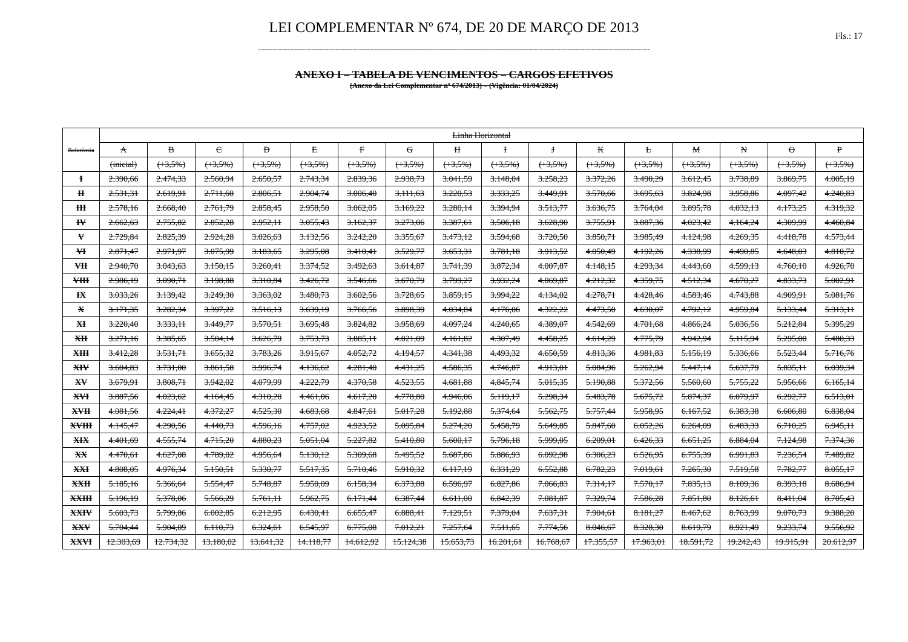LEI COMPLEMENTAR Nº 674, DE 20 DE MARÇO DE 2013
Fls.: 17
------------------------------------------------------------------------------------------------------------------------------------------------------------------
ANEXO I – TABELA DE VENCIMENTOS – CARGOS EFETIVOS
(Anexo da Lei Complementar nº 674/2013) – (Vigência: 01/04/2024)
| Referência | Linha Horizontal | | | | | | | | | | | | | | | |
| --- | --- | --- | --- | --- | --- | --- | --- | --- | --- | --- | --- | --- | --- | --- | --- | --- |
| | A | B | C | D | E | F | G | H | I | J | K | L | M | N | O | P |
| | (inicial) | (+3,5%) | (+3,5%) | (+3,5%) | (+3,5%) | (+3,5%) | (+3,5%) | (+3,5%) | (+3,5%) | (+3,5%) | (+3,5%) | (+3,5%) | (+3,5%) | (+3,5%) | (+3,5%) | (+3,5%) |
| I | 2.390,66 | 2.474,33 | 2.560,94 | 2.650,57 | 2.743,34 | 2.839,36 | 2.938,73 | 3.041,59 | 3.148,04 | 3.258,23 | 3.372,26 | 3.490,29 | 3.612,45 | 3.738,89 | 3.869,75 | 4.005,19 |
| II | 2.531,31 | 2.619,91 | 2.711,60 | 2.806,51 | 2.904,74 | 3.006,40 | 3.111,63 | 3.220,53 | 3.333,25 | 3.449,91 | 3.570,66 | 3.695,63 | 3.824,98 | 3.958,86 | 4.097,42 | 4.240,83 |
| III | 2.578,16 | 2.668,40 | 2.761,79 | 2.858,45 | 2.958,50 | 3.062,05 | 3.169,22 | 3.280,14 | 3.394,94 | 3.513,77 | 3.636,75 | 3.764,04 | 3.895,78 | 4.032,13 | 4.173,25 | 4.319,32 |
| IV | 2.662,63 | 2.755,82 | 2.852,28 | 2.952,11 | 3.055,43 | 3.162,37 | 3.273,06 | 3.387,61 | 3.506,18 | 3.628,90 | 3.755,91 | 3.887,36 | 4.023,42 | 4.164,24 | 4.309,99 | 4.460,84 |
| V | 2.729,84 | 2.825,39 | 2.924,28 | 3.026,63 | 3.132,56 | 3.242,20 | 3.355,67 | 3.473,12 | 3.594,68 | 3.720,50 | 3.850,71 | 3.985,49 | 4.124,98 | 4.269,35 | 4.418,78 | 4.573,44 |
| VI | 2.871,47 | 2.971,97 | 3.075,99 | 3.183,65 | 3.295,08 | 3.410,41 | 3.529,77 | 3.653,31 | 3.781,18 | 3.913,52 | 4.050,49 | 4.192,26 | 4.338,99 | 4.490,85 | 4.648,03 | 4.810,72 |
| VII | 2.940,70 | 3.043,63 | 3.150,15 | 3.260,41 | 3.374,52 | 3.492,63 | 3.614,87 | 3.741,39 | 3.872,34 | 4.007,87 | 4.148,15 | 4.293,34 | 4.443,60 | 4.599,13 | 4.760,10 | 4.926,70 |
| VIII | 2.986,19 | 3.090,71 | 3.198,88 | 3.310,84 | 3.426,72 | 3.546,66 | 3.670,79 | 3.799,27 | 3.932,24 | 4.069,87 | 4.212,32 | 4.359,75 | 4.512,34 | 4.670,27 | 4.833,73 | 5.002,91 |
| IX | 3.033,26 | 3.139,42 | 3.249,30 | 3.363,02 | 3.480,73 | 3.602,56 | 3.728,65 | 3.859,15 | 3.994,22 | 4.134,02 | 4.278,71 | 4.428,46 | 4.583,46 | 4.743,88 | 4.909,91 | 5.081,76 |
| X | 3.171,35 | 3.282,34 | 3.397,22 | 3.516,13 | 3.639,19 | 3.766,56 | 3.898,39 | 4.034,84 | 4.176,06 | 4.322,22 | 4.473,50 | 4.630,07 | 4.792,12 | 4.959,84 | 5.133,44 | 5.313,11 |
| XI | 3.220,40 | 3.333,11 | 3.449,77 | 3.570,51 | 3.695,48 | 3.824,82 | 3.958,69 | 4.097,24 | 4.240,65 | 4.389,07 | 4.542,69 | 4.701,68 | 4.866,24 | 5.036,56 | 5.212,84 | 5.395,29 |
| XII | 3.271,16 | 3.385,65 | 3.504,14 | 3.626,79 | 3.753,73 | 3.885,11 | 4.021,09 | 4.161,82 | 4.307,49 | 4.458,25 | 4.614,29 | 4.775,79 | 4.942,94 | 5.115,94 | 5.295,00 | 5.480,33 |
| XIII | 3.412,28 | 3.531,71 | 3.655,32 | 3.783,26 | 3.915,67 | 4.052,72 | 4.194,57 | 4.341,38 | 4.493,32 | 4.650,59 | 4.813,36 | 4.981,83 | 5.156,19 | 5.336,66 | 5.523,44 | 5.716,76 |
| XIV | 3.604,83 | 3.731,00 | 3.861,58 | 3.996,74 | 4.136,62 | 4.281,40 | 4.431,25 | 4.586,35 | 4.746,87 | 4.913,01 | 5.084,96 | 5.262,94 | 5.447,14 | 5.637,79 | 5.835,11 | 6.039,34 |
| XV | 3.679,91 | 3.808,71 | 3.942,02 | 4.079,99 | 4.222,79 | 4.370,58 | 4.523,55 | 4.681,88 | 4.845,74 | 5.015,35 | 5.190,88 | 5.372,56 | 5.560,60 | 5.755,22 | 5.956,66 | 6.165,14 |
| XVI | 3.887,56 | 4.023,62 | 4.164,45 | 4.310,20 | 4.461,06 | 4.617,20 | 4.778,80 | 4.946,06 | 5.119,17 | 5.298,34 | 5.483,78 | 5.675,72 | 5.874,37 | 6.079,97 | 6.292,77 | 6.513,01 |
| XVII | 4.081,56 | 4.224,41 | 4.372,27 | 4.525,30 | 4.683,68 | 4.847,61 | 5.017,28 | 5.192,88 | 5.374,64 | 5.562,75 | 5.757,44 | 5.958,95 | 6.167,52 | 6.383,38 | 6.606,80 | 6.838,04 |
| XVIII | 4.145,47 | 4.290,56 | 4.440,73 | 4.596,16 | 4.757,02 | 4.923,52 | 5.095,84 | 5.274,20 | 5.458,79 | 5.649,85 | 5.847,60 | 6.052,26 | 6.264,09 | 6.483,33 | 6.710,25 | 6.945,11 |
| XIX | 4.401,69 | 4.555,74 | 4.715,20 | 4.880,23 | 5.051,04 | 5.227,82 | 5.410,80 | 5.600,17 | 5.796,18 | 5.999,05 | 6.209,01 | 6.426,33 | 6.651,25 | 6.884,04 | 7.124,98 | 7.374,36 |
| XX | 4.470,61 | 4.627,08 | 4.789,02 | 4.956,64 | 5.130,12 | 5.309,68 | 5.495,52 | 5.687,86 | 5.886,93 | 6.092,98 | 6.306,23 | 6.526,95 | 6.755,39 | 6.991,83 | 7.236,54 | 7.489,82 |
| XXI | 4.808,05 | 4.976,34 | 5.150,51 | 5.330,77 | 5.517,35 | 5.710,46 | 5.910,32 | 6.117,19 | 6.331,29 | 6.552,88 | 6.782,23 | 7.019,61 | 7.265,30 | 7.519,58 | 7.782,77 | 8.055,17 |
| XXII | 5.185,16 | 5.366,64 | 5.554,47 | 5.748,87 | 5.950,09 | 6.158,34 | 6.373,88 | 6.596,97 | 6.827,86 | 7.066,83 | 7.314,17 | 7.570,17 | 7.835,13 | 8.109,36 | 8.393,18 | 8.686,94 |
| XXIII | 5.196,19 | 5.378,06 | 5.566,29 | 5.761,11 | 5.962,75 | 6.171,44 | 6.387,44 | 6.611,00 | 6.842,39 | 7.081,87 | 7.329,74 | 7.586,28 | 7.851,80 | 8.126,61 | 8.411,04 | 8.705,43 |
| XXIV | 5.603,73 | 5.799,86 | 6.002,85 | 6.212,95 | 6.430,41 | 6.655,47 | 6.888,41 | 7.129,51 | 7.379,04 | 7.637,31 | 7.904,61 | 8.181,27 | 8.467,62 | 8.763,99 | 9.070,73 | 9.388,20 |
| XXV | 5.704,44 | 5.904,09 | 6.110,73 | 6.324,61 | 6.545,97 | 6.775,08 | 7.012,21 | 7.257,64 | 7.511,65 | 7.774,56 | 8.046,67 | 8.328,30 | 8.619,79 | 8.921,49 | 9.233,74 | 9.556,92 |
| XXVI | 12.303,69 | 12.734,32 | 13.180,02 | 13.641,32 | 14.118,77 | 14.612,92 | 15.124,38 | 15.653,73 | 16.201,61 | 16.768,67 | 17.355,57 | 17.963,01 | 18.591,72 | 19.242,43 | 19.915,91 | 20.612,97 |